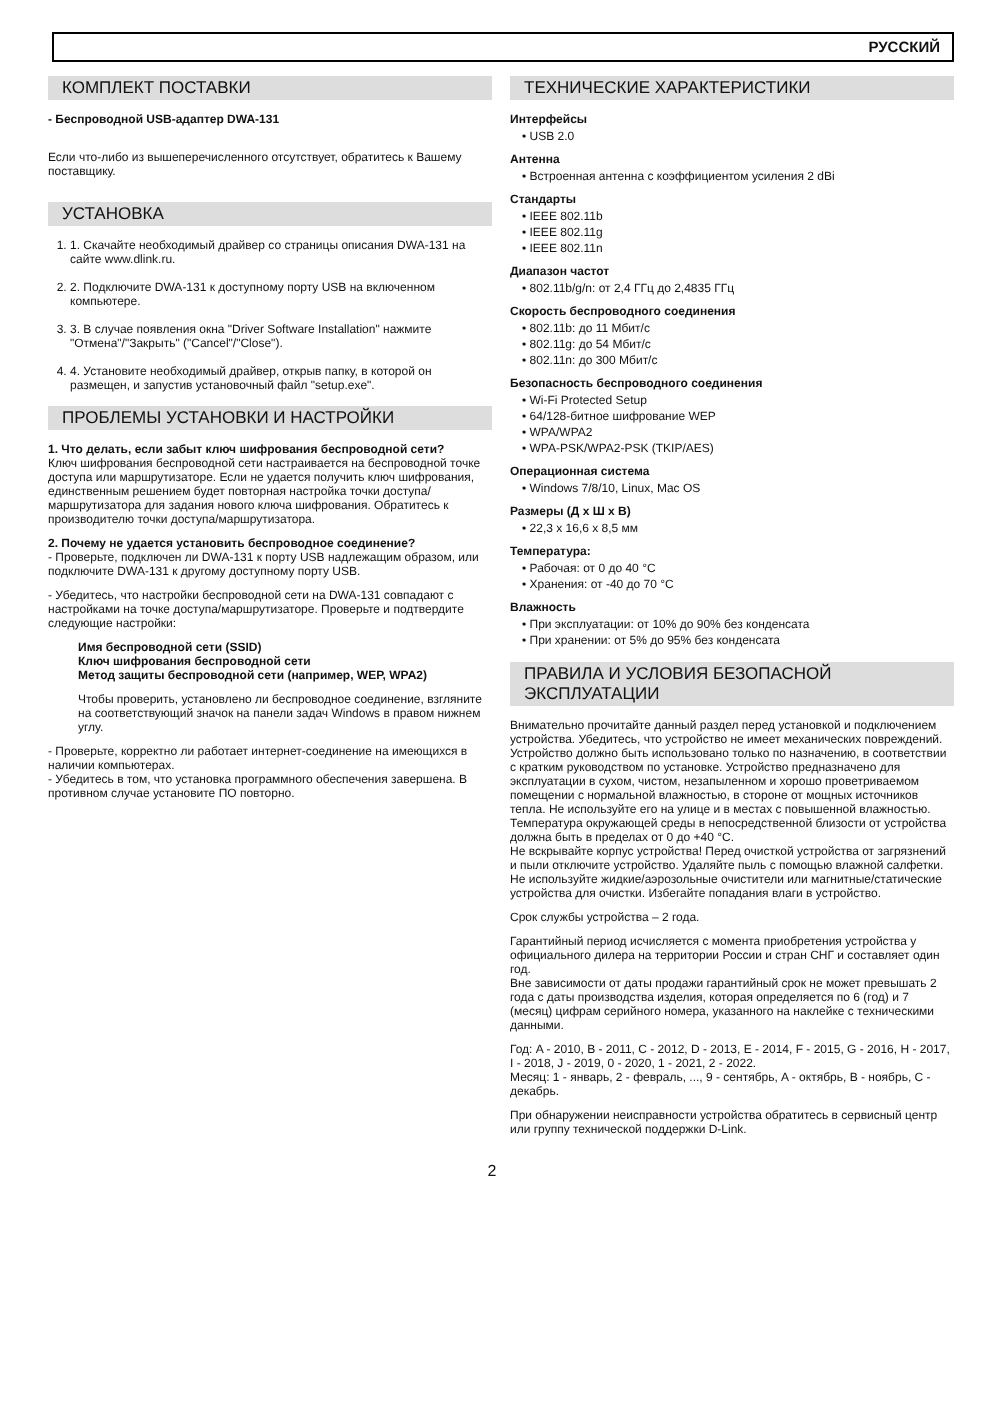РУССКИЙ
КОМПЛЕКТ ПОСТАВКИ
- Беспроводной USB-адаптер DWA-131
Если что-либо из вышеперечисленного отсутствует, обратитесь к Вашему поставщику.
УСТАНОВКА
1. 1. Скачайте необходимый драйвер со страницы описания DWA-131 на сайте www.dlink.ru.
2. 2. Подключите DWA-131 к доступному порту USB на включенном компьютере.
3. 3. В случае появления окна "Driver Software Installation" нажмите "Отмена"/"Закрыть" ("Cancel"/"Close").
4. 4. Установите необходимый драйвер, открыв папку, в которой он размещен, и запустив установочный файл "setup.exe".
ПРОБЛЕМЫ УСТАНОВКИ И НАСТРОЙКИ
1. Что делать, если забыт ключ шифрования беспроводной сети?
Ключ шифрования беспроводной сети настраивается на беспроводной точке доступа или маршрутизаторе. Если не удается получить ключ шифрования, единственным решением будет повторная настройка точки доступа/маршрутизатора для задания нового ключа шифрования. Обратитесь к производителю точки доступа/маршрутизатора.
2. Почему не удается установить беспроводное соединение?
- Проверьте, подключен ли DWA-131 к порту USB надлежащим образом, или подключите DWA-131 к другому доступному порту USB.
- Убедитесь, что настройки беспроводной сети на DWA-131 совпадают с настройками на точке доступа/маршрутизаторе. Проверьте и подтвердите следующие настройки:
Имя беспроводной сети (SSID)
Ключ шифрования беспроводной сети
Метод защиты беспроводной сети (например, WEP, WPA2)
Чтобы проверить, установлено ли беспроводное соединение, взгляните на соответствующий значок на панели задач Windows в правом нижнем углу.
- Проверьте, корректно ли работает интернет-соединение на имеющихся в наличии компьютерах.
- Убедитесь в том, что установка программного обеспечения завершена. В противном случае установите ПО повторно.
ТЕХНИЧЕСКИЕ ХАРАКТЕРИСТИКИ
Интерфейсы
• USB 2.0
Антенна
• Встроенная антенна с коэффициентом усиления 2 dBi
Стандарты
• IEEE 802.11b
• IEEE 802.11g
• IEEE 802.11n
Диапазон частот
• 802.11b/g/n: от 2,4 ГГц до 2,4835 ГГц
Скорость беспроводного соединения
• 802.11b: до 11 Мбит/с
• 802.11g: до 54 Мбит/с
• 802.11n: до 300 Мбит/с
Безопасность беспроводного соединения
• Wi-Fi Protected Setup
• 64/128-битное шифрование WEP
• WPA/WPA2
• WPA-PSK/WPA2-PSK (TKIP/AES)
Операционная система
• Windows 7/8/10, Linux, Mac OS
Размеры (Д x Ш x В)
• 22,3 x 16,6 x 8,5 мм
Температура:
• Рабочая: от 0 до 40 °C
• Хранения: от -40 до 70 °C
Влажность
• При эксплуатации: от 10% до 90% без конденсата
• При хранении: от 5% до 95% без конденсата
ПРАВИЛА И УСЛОВИЯ БЕЗОПАСНОЙ ЭКСПЛУАТАЦИИ
Внимательно прочитайте данный раздел перед установкой и подключением устройства. Убедитесь, что устройство не имеет механических повреждений. Устройство должно быть использовано только по назначению, в соответствии с кратким руководством по установке. Устройство предназначено для эксплуатации в сухом, чистом, незапыленном и хорошо проветриваемом помещении с нормальной влажностью, в стороне от мощных источников тепла. Не используйте его на улице и в местах с повышенной влажностью. Температура окружающей среды в непосредственной близости от устройства должна быть в пределах от 0 до +40 °C.
Не вскрывайте корпус устройства! Перед очисткой устройства от загрязнений и пыли отключите устройство. Удаляйте пыль с помощью влажной салфетки. Не используйте жидкие/аэрозольные очистители или магнитные/статические устройства для очистки. Избегайте попадания влаги в устройство.
Срок службы устройства – 2 года.
Гарантийный период исчисляется с момента приобретения устройства у официального дилера на территории России и стран СНГ и составляет один год.
Вне зависимости от даты продажи гарантийный срок не может превышать 2 года с даты производства изделия, которая определяется по 6 (год) и 7 (месяц) цифрам серийного номера, указанного на наклейке с техническими данными.
Год: A - 2010, B - 2011, C - 2012, D - 2013, E - 2014, F - 2015, G - 2016, H - 2017, I - 2018, J - 2019, 0 - 2020, 1 - 2021, 2 - 2022.
Месяц: 1 - январь, 2 - февраль, ..., 9 - сентябрь, A - октябрь, B - ноябрь, C - декабрь.
При обнаружении неисправности устройства обратитесь в сервисный центр или группу технической поддержки D-Link.
2